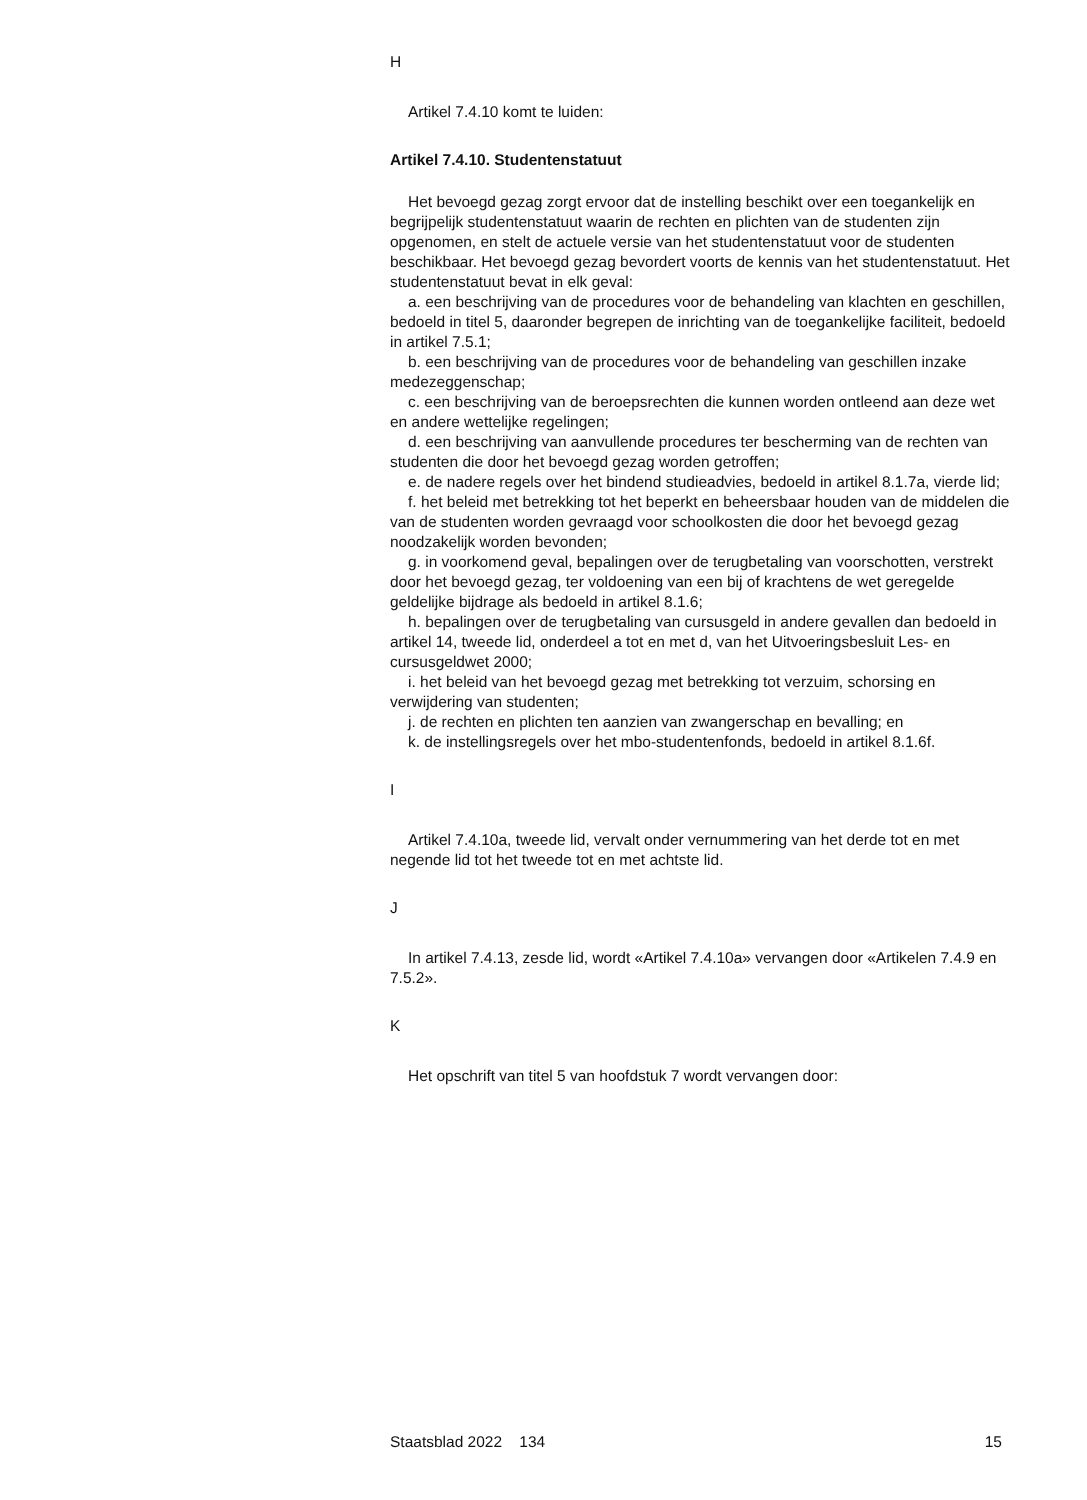H
Artikel 7.4.10 komt te luiden:
Artikel 7.4.10. Studentenstatuut
Het bevoegd gezag zorgt ervoor dat de instelling beschikt over een toegankelijk en begrijpelijk studentenstatuut waarin de rechten en plichten van de studenten zijn opgenomen, en stelt de actuele versie van het studentenstatuut voor de studenten beschikbaar. Het bevoegd gezag bevordert voorts de kennis van het studentenstatuut. Het studentenstatuut bevat in elk geval:
a. een beschrijving van de procedures voor de behandeling van klachten en geschillen, bedoeld in titel 5, daaronder begrepen de inrichting van de toegankelijke faciliteit, bedoeld in artikel 7.5.1;
b. een beschrijving van de procedures voor de behandeling van geschillen inzake medezeggenschap;
c. een beschrijving van de beroepsrechten die kunnen worden ontleend aan deze wet en andere wettelijke regelingen;
d. een beschrijving van aanvullende procedures ter bescherming van de rechten van studenten die door het bevoegd gezag worden getroffen;
e. de nadere regels over het bindend studieadvies, bedoeld in artikel 8.1.7a, vierde lid;
f. het beleid met betrekking tot het beperkt en beheersbaar houden van de middelen die van de studenten worden gevraagd voor schoolkosten die door het bevoegd gezag noodzakelijk worden bevonden;
g. in voorkomend geval, bepalingen over de terugbetaling van voorschotten, verstrekt door het bevoegd gezag, ter voldoening van een bij of krachtens de wet geregelde geldelijke bijdrage als bedoeld in artikel 8.1.6;
h. bepalingen over de terugbetaling van cursusgeld in andere gevallen dan bedoeld in artikel 14, tweede lid, onderdeel a tot en met d, van het Uitvoeringsbesluit Les- en cursusgeldwet 2000;
i. het beleid van het bevoegd gezag met betrekking tot verzuim, schorsing en verwijdering van studenten;
j. de rechten en plichten ten aanzien van zwangerschap en bevalling; en
k. de instellingsregels over het mbo-studentenfonds, bedoeld in artikel 8.1.6f.
I
Artikel 7.4.10a, tweede lid, vervalt onder vernummering van het derde tot en met negende lid tot het tweede tot en met achtste lid.
J
In artikel 7.4.13, zesde lid, wordt «Artikel 7.4.10a» vervangen door «Artikelen 7.4.9 en 7.5.2».
K
Het opschrift van titel 5 van hoofdstuk 7 wordt vervangen door:
Staatsblad 2022 134 15